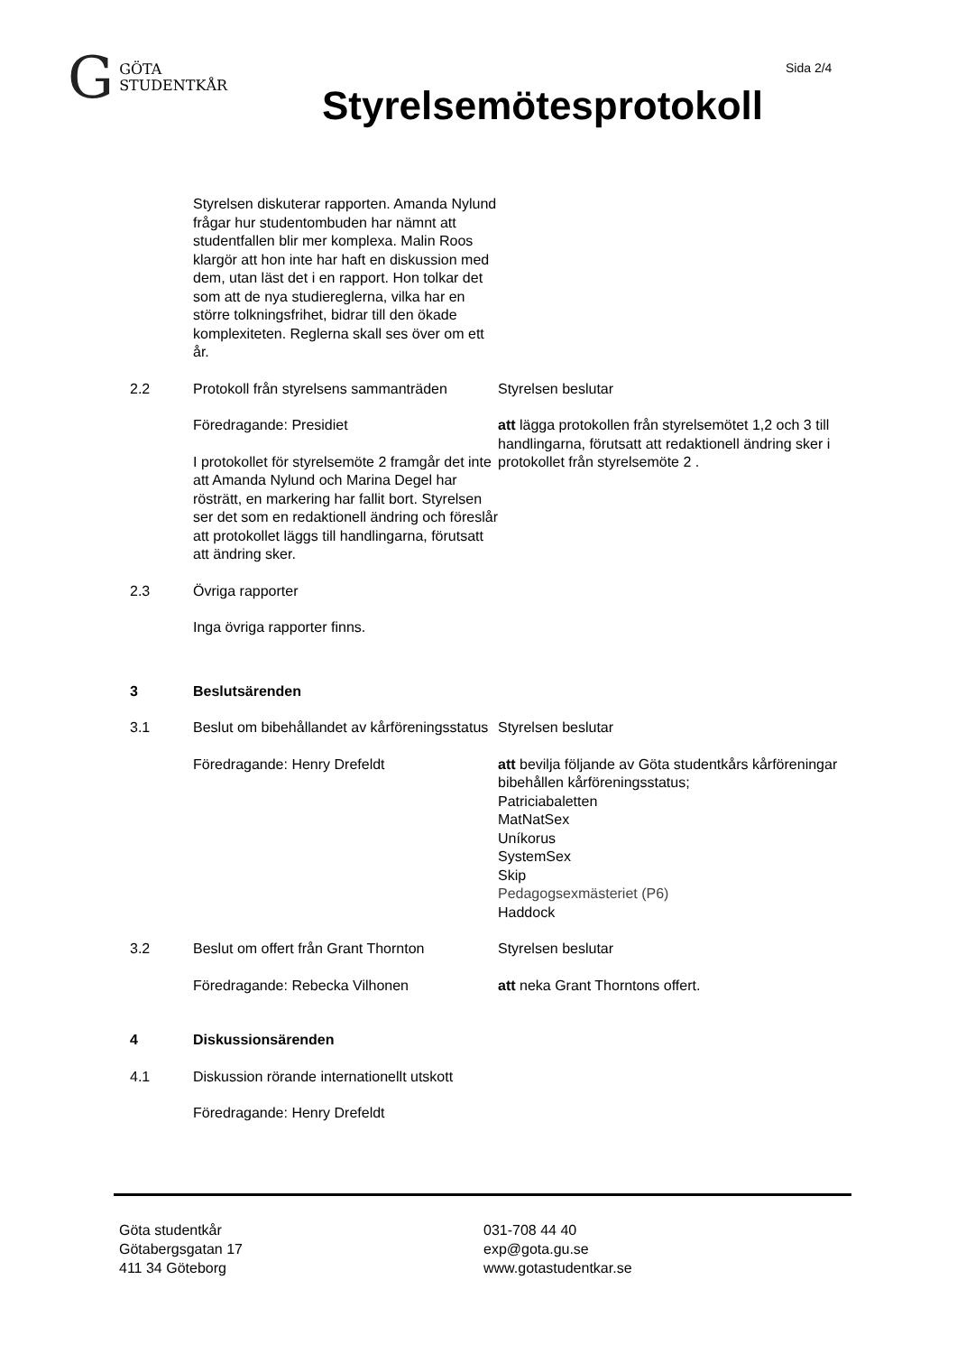G GÖTA
STUDENTKÅR
Sida 2/4
Styrelsemötesprotokoll
Styrelsen diskuterar rapporten. Amanda Nylund frågar hur studentombuden har nämnt att studentfallen blir mer komplexa. Malin Roos klargör att hon inte har haft en diskussion med dem, utan läst det i en rapport. Hon tolkar det som att de nya studiereglerna, vilka har en större tolkningsfrihet, bidrar till den ökade komplexiteten. Reglerna skall ses över om ett år.
2.2 Protokoll från styrelsens sammanträden
Föredragande: Presidiet
I protokollet för styrelsemöte 2 framgår det inte att Amanda Nylund och Marina Degel har rösträtt, en markering har fallit bort. Styrelsen ser det som en redaktionell ändring och föreslår att protokollet läggs till handlingarna, förutsatt att ändring sker.
Styrelsen beslutar
att lägga protokollen från styrelsemötet 1,2 och 3 till handlingarna, förutsatt att redaktionell ändring sker i protokollet från styrelsemöte 2 .
2.3 Övriga rapporter
Inga övriga rapporter finns.
3 Beslutsärenden
3.1 Beslut om bibehållandet av kårföreningsstatus
Föredragande: Henry Drefeldt
Styrelsen beslutar
att bevilja följande av Göta studentkårs kårföreningar bibehållen kårföreningsstatus;
Patriciabaletten
MatNatSex
Uníkorus
SystemSex
Skip
Pedagogsexmästeriet (P6)
Haddock
3.2 Beslut om offert från Grant Thornton
Föredragande: Rebecka Vilhonen
Styrelsen beslutar
att neka Grant Thorntons offert.
4 Diskussionsärenden
4.1 Diskussion rörande internationellt utskott
Föredragande: Henry Drefeldt
Göta studentkår
Götabergsgatan 17
411 34 Göteborg
031-708 44 40
exp@gota.gu.se
www.gotastudentkar.se